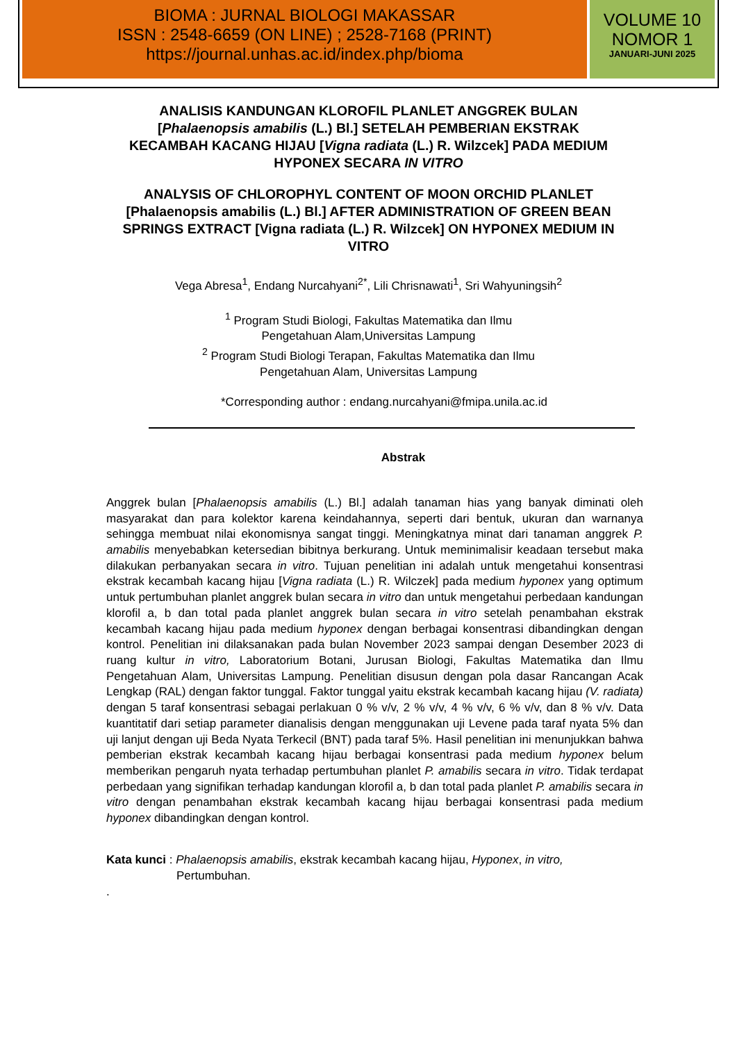BIOMA : JURNAL BIOLOGI MAKASSAR
ISSN : 2548-6659 (ON LINE) ; 2528-7168 (PRINT)
https://journal.unhas.ac.id/index.php/bioma
VOLUME 10
NOMOR 1
JANUARI-JUNI 2025
ANALISIS KANDUNGAN KLOROFIL PLANLET ANGGREK BULAN [Phalaenopsis amabilis (L.) Bl.] SETELAH PEMBERIAN EKSTRAK KECAMBAH KACANG HIJAU [Vigna radiata (L.) R. Wilzcek] PADA MEDIUM HYPONEX SECARA IN VITRO
ANALYSIS OF CHLOROPHYL CONTENT OF MOON ORCHID PLANLET [Phalaenopsis amabilis (L.) Bl.] AFTER ADMINISTRATION OF GREEN BEAN SPRINGS EXTRACT [Vigna radiata (L.) R. Wilzcek] ON HYPONEX MEDIUM IN VITRO
Vega Abresa<sup>1</sup>, Endang Nurcahyani<sup>2*</sup>, Lili Chrisnawati<sup>1</sup>, Sri Wahyuningsih<sup>2</sup>
<sup>1</sup> Program Studi Biologi, Fakultas Matematika dan Ilmu
Pengetahuan Alam,Universitas Lampung
<sup>2</sup> Program Studi Biologi Terapan, Fakultas Matematika dan Ilmu
Pengetahuan Alam, Universitas Lampung
*Corresponding author : endang.nurcahyani@fmipa.unila.ac.id
Abstrak
Anggrek bulan [Phalaenopsis amabilis (L.) Bl.] adalah tanaman hias yang banyak diminati oleh masyarakat dan para kolektor karena keindahannya, seperti dari bentuk, ukuran dan warnanya sehingga membuat nilai ekonomisnya sangat tinggi. Meningkatnya minat dari tanaman anggrek P. amabilis menyebabkan ketersedian bibitnya berkurang. Untuk meminimalisir keadaan tersebut maka dilakukan perbanyakan secara in vitro. Tujuan penelitian ini adalah untuk mengetahui konsentrasi ekstrak kecambah kacang hijau [Vigna radiata (L.) R. Wilczek] pada medium hyponex yang optimum untuk pertumbuhan planlet anggrek bulan secara in vitro dan untuk mengetahui perbedaan kandungan klorofil a, b dan total pada planlet anggrek bulan secara in vitro setelah penambahan ekstrak kecambah kacang hijau pada medium hyponex dengan berbagai konsentrasi dibandingkan dengan kontrol. Penelitian ini dilaksanakan pada bulan November 2023 sampai dengan Desember 2023 di ruang kultur in vitro, Laboratorium Botani, Jurusan Biologi, Fakultas Matematika dan Ilmu Pengetahuan Alam, Universitas Lampung. Penelitian disusun dengan pola dasar Rancangan Acak Lengkap (RAL) dengan faktor tunggal. Faktor tunggal yaitu ekstrak kecambah kacang hijau (V. radiata) dengan 5 taraf konsentrasi sebagai perlakuan 0 % v/v, 2 % v/v, 4 % v/v, 6 % v/v, dan 8 % v/v. Data kuantitatif dari setiap parameter dianalisis dengan menggunakan uji Levene pada taraf nyata 5% dan uji lanjut dengan uji Beda Nyata Terkecil (BNT) pada taraf 5%. Hasil penelitian ini menunjukkan bahwa pemberian ekstrak kecambah kacang hijau berbagai konsentrasi pada medium hyponex belum memberikan pengaruh nyata terhadap pertumbuhan planlet P. amabilis secara in vitro. Tidak terdapat perbedaan yang signifikan terhadap kandungan klorofil a, b dan total pada planlet P. amabilis secara in vitro dengan penambahan ekstrak kecambah kacang hijau berbagai konsentrasi pada medium hyponex dibandingkan dengan kontrol.
Kata kunci : Phalaenopsis amabilis, ekstrak kecambah kacang hijau, Hyponex, in vitro,
Pertumbuhan.
.